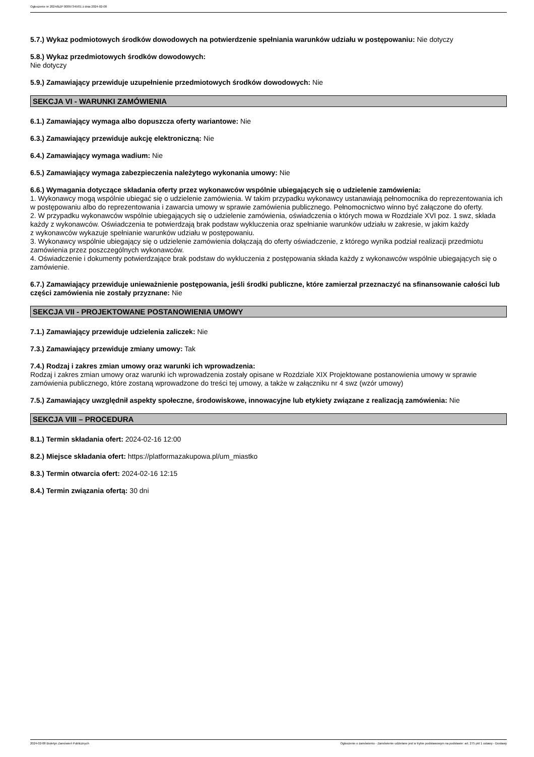Ogłoszenie nr 2024/BZP 00097345/01 z dnia 2024-02-08
5.7.) Wykaz podmiotowych środków dowodowych na potwierdzenie spełniania warunków udziału w postępowaniu: Nie dotyczy
5.8.) Wykaz przedmiotowych środków dowodowych:
Nie dotyczy
5.9.) Zamawiający przewiduje uzupełnienie przedmiotowych środków dowodowych: Nie
SEKCJA VI - WARUNKI ZAMÓWIENIA
6.1.) Zamawiający wymaga albo dopuszcza oferty wariantowe: Nie
6.3.) Zamawiający przewiduje aukcję elektroniczną: Nie
6.4.) Zamawiający wymaga wadium: Nie
6.5.) Zamawiający wymaga zabezpieczenia należytego wykonania umowy: Nie
6.6.) Wymagania dotyczące składania oferty przez wykonawców wspólnie ubiegających się o udzielenie zamówienia:
1. Wykonawcy mogą wspólnie ubiegać się o udzielenie zamówienia. W takim przypadku wykonawcy ustanawiają pełnomocnika do reprezentowania ich w postępowaniu albo do reprezentowania i zawarcia umowy w sprawie zamówienia publicznego. Pełnomocnictwo winno być załączone do oferty.
2. W przypadku wykonawców wspólnie ubiegających się o udzielenie zamówienia, oświadczenia o których mowa w Rozdziale XVI poz. 1 swz, składa każdy z wykonawców. Oświadczenia te potwierdzają brak podstaw wykluczenia oraz spełnianie warunków udziału w zakresie, w jakim każdy
z wykonawców wykazuje spełnianie warunków udziału w postępowaniu.
3. Wykonawcy wspólnie ubiegający się o udzielenie zamówienia dołączają do oferty oświadczenie, z którego wynika podział realizacji przedmiotu zamówienia przez poszczególnych wykonawców.
4. Oświadczenie i dokumenty potwierdzające brak podstaw do wykluczenia z postępowania składa każdy z wykonawców wspólnie ubiegających się o zamówienie.
6.7.) Zamawiający przewiduje unieważnienie postępowania, jeśli środki publiczne, które zamierzał przeznaczyć na sfinansowanie całości lub części zamówienia nie zostały przyznane: Nie
SEKCJA VII - PROJEKTOWANE POSTANOWIENIA UMOWY
7.1.) Zamawiający przewiduje udzielenia zaliczek: Nie
7.3.) Zamawiający przewiduje zmiany umowy: Tak
7.4.) Rodzaj i zakres zmian umowy oraz warunki ich wprowadzenia:
Rodzaj i zakres zmian umowy oraz warunki ich wprowadzenia zostały opisane w Rozdziale XIX Projektowane postanowienia umowy w sprawie zamówienia publicznego, które zostaną wprowadzone do treści tej umowy, a także w załączniku nr 4 swz (wzór umowy)
7.5.) Zamawiający uwzględnił aspekty społeczne, środowiskowe, innowacyjne lub etykiety związane z realizacją zamówienia: Nie
SEKCJA VIII – PROCEDURA
8.1.) Termin składania ofert: 2024-02-16 12:00
8.2.) Miejsce składania ofert: https://platformazakupowa.pl/um_miastko
8.3.) Termin otwarcia ofert: 2024-02-16 12:15
8.4.) Termin związania ofertą: 30 dni
2024-02-08 Biuletyn Zamówień Publicznych Ogłoszenie o zamówieniu - Zamówienie udzielane jest w trybie podstawowym na podstawie: art. 275 pkt 1 ustawy - Dostawy